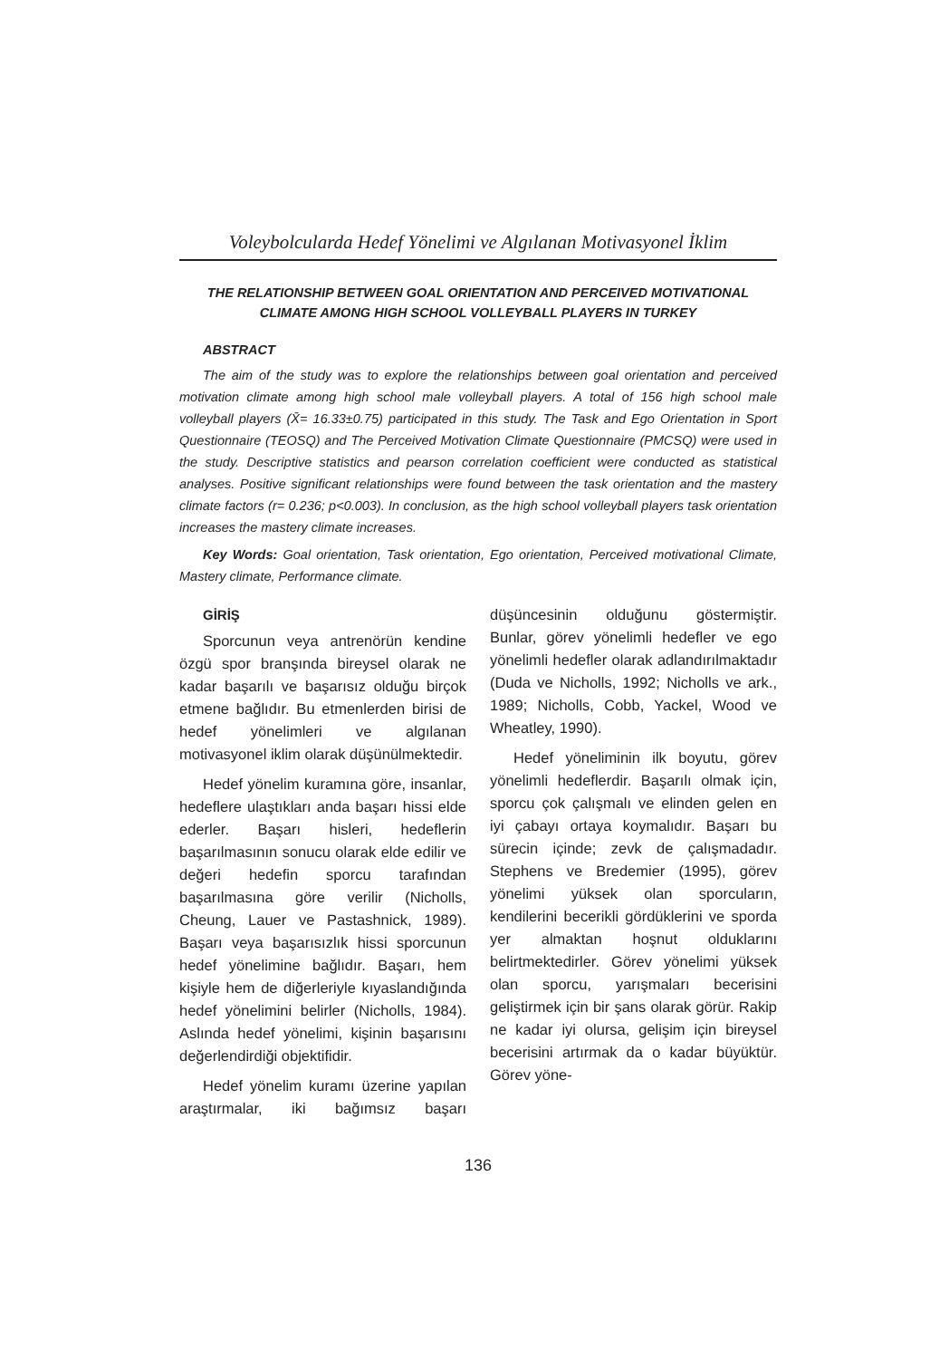Voleybolcularda Hedef Yönelimi ve Algılanan Motivasyonel İklim
THE RELATIONSHIP BETWEEN GOAL ORIENTATION AND PERCEIVED MOTIVATIONAL CLIMATE AMONG HIGH SCHOOL VOLLEYBALL PLAYERS IN TURKEY
ABSTRACT
The aim of the study was to explore the relationships between goal orientation and perceived motivation climate among high school male volleyball players. A total of 156 high school male volleyball players (X̄= 16.33±0.75) participated in this study. The Task and Ego Orientation in Sport Questionnaire (TEOSQ) and The Perceived Motivation Climate Questionnaire (PMCSQ) were used in the study. Descriptive statistics and pearson correlation coefficient were conducted as statistical analyses. Positive significant relationships were found between the task orientation and the mastery climate factors (r= 0.236; p<0.003). In conclusion, as the high school volleyball players task orientation increases the mastery climate increases.
Key Words: Goal orientation, Task orientation, Ego orientation, Perceived motivational Climate, Mastery climate, Performance climate.
GİRİŞ
Sporcunun veya antrenörün kendine özgü spor branşında bireysel olarak ne kadar başarılı ve başarısız olduğu birçok etmene bağlıdır. Bu etmenlerden birisi de hedef yönelimleri ve algılanan motivasyonel iklim olarak düşünülmektedir.
Hedef yönelim kuramına göre, insanlar, hedeflere ulaştıkları anda başarı hissi elde ederler. Başarı hisleri, hedeflerin başarılmasının sonucu olarak elde edilir ve değeri hedefin sporcu tarafından başarılmasına göre verilir (Nicholls, Cheung, Lauer ve Pastashnick, 1989). Başarı veya başarısızlık hissi sporcunun hedef yönelimine bağlıdır. Başarı, hem kişiyle hem de diğerleriyle kıyaslandığında hedef yönelimini belirler (Nicholls, 1984). Aslında hedef yönelimi, kişinin başarısını değerlendirdiği objektifidir.
Hedef yönelim kuramı üzerine yapılan araştırmalar, iki bağımsız başarı düşüncesinin olduğunu göstermiştir. Bunlar, görev yönelimli hedefler ve ego yönelimli hedefler olarak adlandırılmaktadır (Duda ve Nicholls, 1992; Nicholls ve ark., 1989; Nicholls, Cobb, Yackel, Wood ve Wheatley, 1990).
Hedef yöneliminin ilk boyutu, görev yönelimli hedeflerdir. Başarılı olmak için, sporcu çok çalışmalı ve elinden gelen en iyi çabayı ortaya koymalıdır. Başarı bu sürecin içinde; zevk de çalışmadadır. Stephens ve Bredemier (1995), görev yönelimi yüksek olan sporcuların, kendilerini becerikli gördüklerini ve sporda yer almaktan hoşnut olduklarını belirtmektedirler. Görev yönelimi yüksek olan sporcu, yarışmaları becerisini geliştirmek için bir şans olarak görür. Rakip ne kadar iyi olursa, gelişim için bireysel becerisini artırmak da o kadar büyüktür. Görev yöne-
136